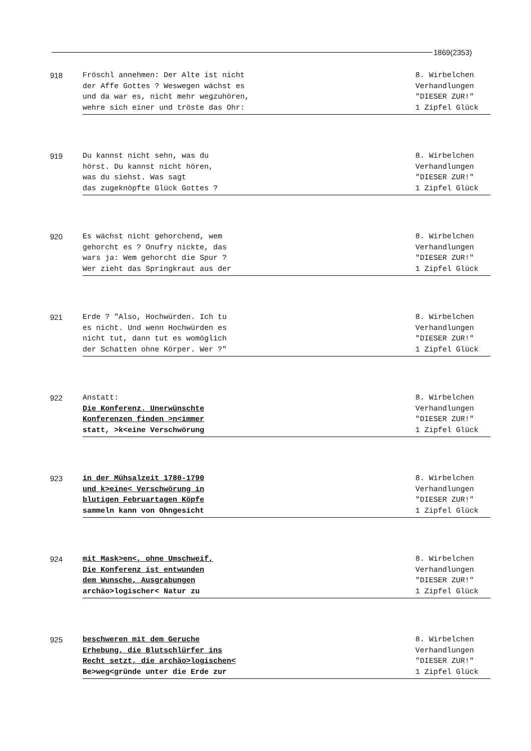1869(2353)
918
Fröschl annehmen: Der Alte ist nicht
der Affe Gottes ? Weswegen wächst es
und da war es, nicht mehr wegzuhören,
wehre sich einer und tröste das Ohr:
8. Wirbelchen
Verhandlungen
"DIESER ZUR!"
1 Zipfel Glück
919
Du kannst nicht sehn, was du
hörst. Du kannst nicht hören,
was du siehst. Was sagt
das zugeknöpfte Glück Gottes ?
8. Wirbelchen
Verhandlungen
"DIESER ZUR!"
1 Zipfel Glück
920
Es wächst nicht gehorchend, wem
gehorcht es ? Onufry nickte, das
wars ja: Wem gehorcht die Spur ?
Wer zieht das Springkraut aus der
8. Wirbelchen
Verhandlungen
"DIESER ZUR!"
1 Zipfel Glück
921
Erde ? "Also, Hochwürden. Ich tu
es nicht. Und wenn Hochwürden es
nicht tut, dann tut es womöglich
der Schatten ohne Körper. Wer ?"
8. Wirbelchen
Verhandlungen
"DIESER ZUR!"
1 Zipfel Glück
922
Anstatt:
Die Konferenz. Unerwünschte
Konferenzen finden >n<immer
statt, >k<eine Verschwörung
8. Wirbelchen
Verhandlungen
"DIESER ZUR!"
1 Zipfel Glück
923
in der Mühsalzeit 1780-1790
und k>eine< Verschwörung in
blutigen Februartagen Köpfe
sammeln kann von Ohngesicht
8. Wirbelchen
Verhandlungen
"DIESER ZUR!"
1 Zipfel Glück
924
mit Mask>en<, ohne Umschweif,
Die Konferenz ist entwunden
dem Wunsche, Ausgrabungen
archäo>logischer< Natur zu
8. Wirbelchen
Verhandlungen
"DIESER ZUR!"
1 Zipfel Glück
925
beschweren mit dem Geruche
Erhebung, die Blutschlürfer ins
Recht setzt, die archäo>logischen<
Be>weg<gründe unter die Erde zur
8. Wirbelchen
Verhandlungen
"DIESER ZUR!"
1 Zipfel Glück